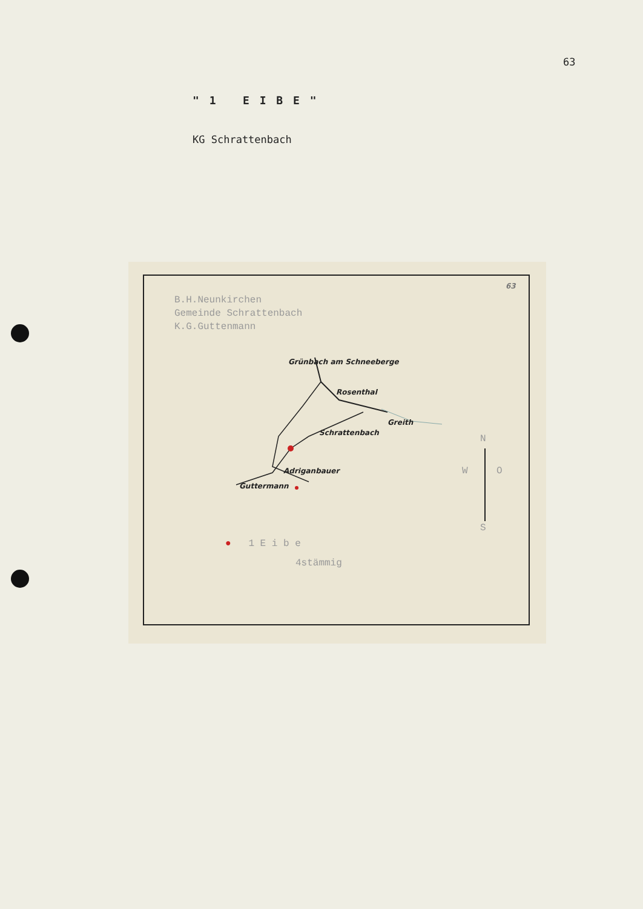63
" 1 E I B E "
KG Schrattenbach
B.H.Neunkirchen
Gemeinde Schrattenbach
K.G.Guttenmann
63
Grünbach am Schneeberge
Rosenthal
Greith
Schrattenbach
Adriganbauer
Guttermann
N
W O
S
● 1 E i b e
4stämmig